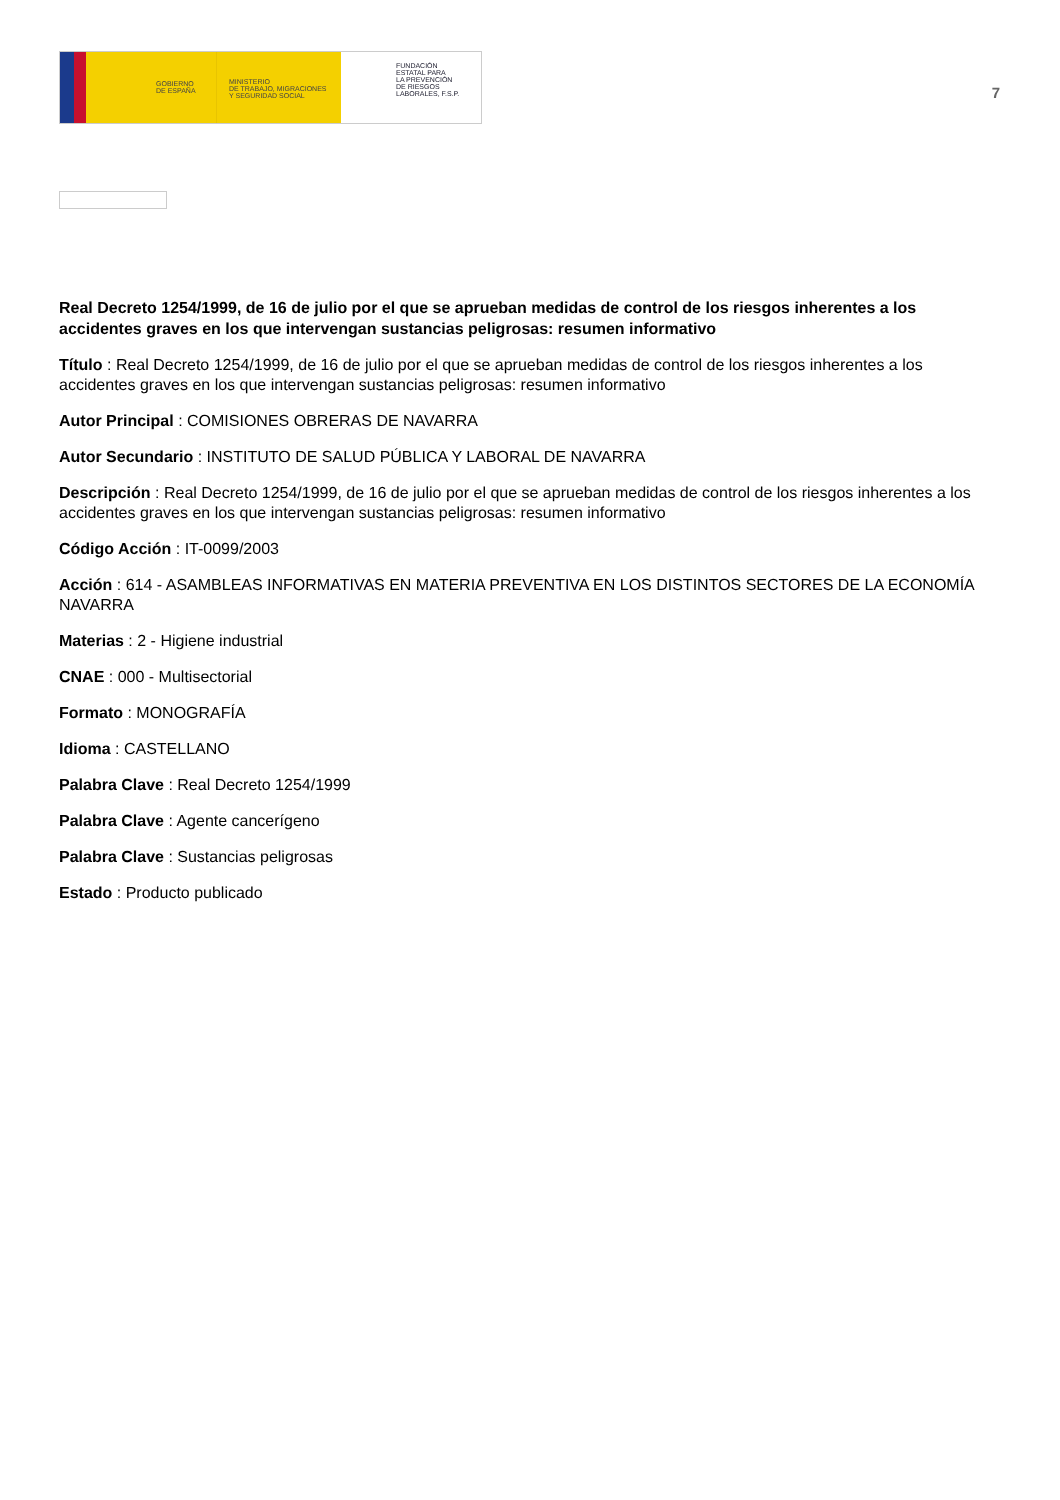GOBIERNO
DE ESPAÑA
MINISTERIO
DE TRABAJO, MIGRACIONES
Y SEGURIDAD SOCIAL
FUNDACIÓN
ESTATAL PARA
LA PREVENCIÓN
DE RIESGOS
LABORALES, F.S.P.
7
Real Decreto 1254/1999, de 16 de julio por el que se aprueban medidas de control de los riesgos inherentes a los accidentes graves en los que intervengan sustancias peligrosas: resumen informativo
Título : Real Decreto 1254/1999, de 16 de julio por el que se aprueban medidas de control de los riesgos inherentes a los accidentes graves en los que intervengan sustancias peligrosas: resumen informativo
Autor Principal : COMISIONES OBRERAS DE NAVARRA
Autor Secundario : INSTITUTO DE SALUD PÚBLICA Y LABORAL DE NAVARRA
Descripción : Real Decreto 1254/1999, de 16 de julio por el que se aprueban medidas de control de los riesgos inherentes a los accidentes graves en los que intervengan sustancias peligrosas: resumen informativo
Código Acción : IT-0099/2003
Acción : 614 - ASAMBLEAS INFORMATIVAS EN MATERIA PREVENTIVA EN LOS DISTINTOS SECTORES DE LA ECONOMÍA NAVARRA
Materias : 2 - Higiene industrial
CNAE : 000 - Multisectorial
Formato : MONOGRAFÍA
Idioma : CASTELLANO
Palabra Clave : Real Decreto 1254/1999
Palabra Clave : Agente cancerígeno
Palabra Clave : Sustancias peligrosas
Estado : Producto publicado